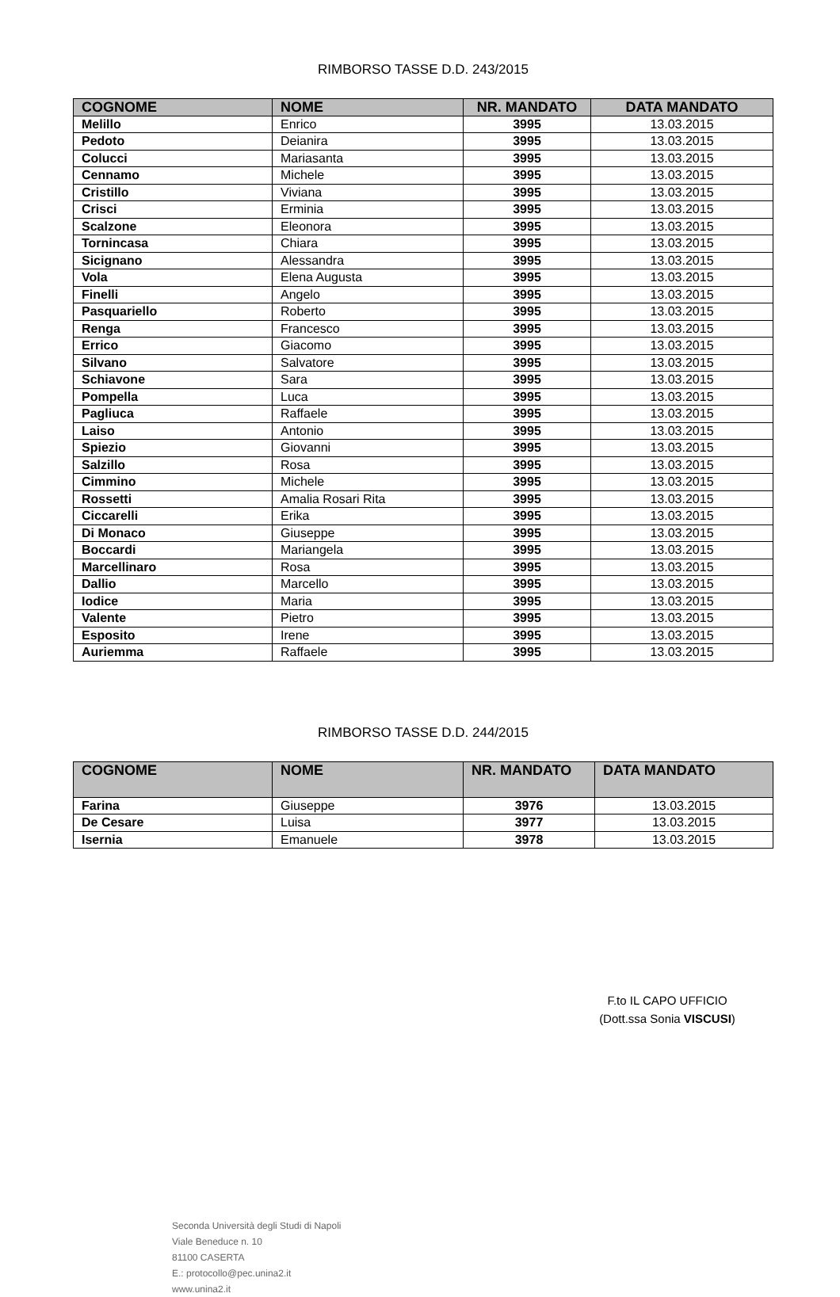RIMBORSO TASSE D.D. 243/2015
| COGNOME | NOME | NR. MANDATO | DATA MANDATO |
| --- | --- | --- | --- |
| Melillo | Enrico | 3995 | 13.03.2015 |
| Pedoto | Deianira | 3995 | 13.03.2015 |
| Colucci | Mariasanta | 3995 | 13.03.2015 |
| Cennamo | Michele | 3995 | 13.03.2015 |
| Cristillo | Viviana | 3995 | 13.03.2015 |
| Crisci | Erminia | 3995 | 13.03.2015 |
| Scalzone | Eleonora | 3995 | 13.03.2015 |
| Tornincasa | Chiara | 3995 | 13.03.2015 |
| Sicignano | Alessandra | 3995 | 13.03.2015 |
| Vola | Elena Augusta | 3995 | 13.03.2015 |
| Finelli | Angelo | 3995 | 13.03.2015 |
| Pasquariello | Roberto | 3995 | 13.03.2015 |
| Renga | Francesco | 3995 | 13.03.2015 |
| Errico | Giacomo | 3995 | 13.03.2015 |
| Silvano | Salvatore | 3995 | 13.03.2015 |
| Schiavone | Sara | 3995 | 13.03.2015 |
| Pompella | Luca | 3995 | 13.03.2015 |
| Pagliuca | Raffaele | 3995 | 13.03.2015 |
| Laiso | Antonio | 3995 | 13.03.2015 |
| Spiezio | Giovanni | 3995 | 13.03.2015 |
| Salzillo | Rosa | 3995 | 13.03.2015 |
| Cimmino | Michele | 3995 | 13.03.2015 |
| Rossetti | Amalia Rosari Rita | 3995 | 13.03.2015 |
| Ciccarelli | Erika | 3995 | 13.03.2015 |
| Di Monaco | Giuseppe | 3995 | 13.03.2015 |
| Boccardi | Mariangela | 3995 | 13.03.2015 |
| Marcellinaro | Rosa | 3995 | 13.03.2015 |
| Dallio | Marcello | 3995 | 13.03.2015 |
| Iodice | Maria | 3995 | 13.03.2015 |
| Valente | Pietro | 3995 | 13.03.2015 |
| Esposito | Irene | 3995 | 13.03.2015 |
| Auriemma | Raffaele | 3995 | 13.03.2015 |
RIMBORSO TASSE D.D. 244/2015
| COGNOME | NOME | NR. MANDATO | DATA MANDATO |
| --- | --- | --- | --- |
| Farina | Giuseppe | 3976 | 13.03.2015 |
| De Cesare | Luisa | 3977 | 13.03.2015 |
| Isernia | Emanuele | 3978 | 13.03.2015 |
F.to IL CAPO UFFICIO
(Dott.ssa Sonia VISCUSI)
Seconda Università degli Studi di Napoli
Viale Beneduce n. 10
81100 CASERTA
E.: protocollo@pec.unina2.it
www.unina2.it